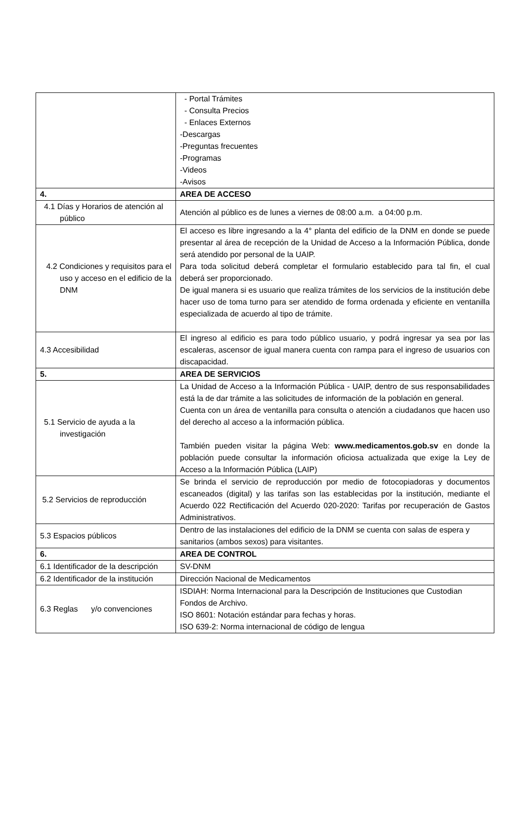| | - Portal Trámites - Consulta Precios - Enlaces Externos -Descargas -Preguntas frecuentes -Programas -Videos -Avisos |
| 4. | AREA DE ACCESO |
| 4.1 Días y Horarios de atención al público | Atención al público es de lunes a viernes de 08:00 a.m. a 04:00 p.m. |
| 4.2 Condiciones y requisitos para el uso y acceso en el edificio de la DNM | El acceso es libre ingresando a la 4° planta del edificio de la DNM en donde se puede presentar al área de recepción de la Unidad de Acceso a la Información Pública, donde será atendido por personal de la UAIP. Para toda solicitud deberá completar el formulario establecido para tal fin, el cual deberá ser proporcionado. De igual manera si es usuario que realiza trámites de los servicios de la institución debe hacer uso de toma turno para ser atendido de forma ordenada y eficiente en ventanilla especializada de acuerdo al tipo de trámite. |
| 4.3 Accesibilidad | El ingreso al edificio es para todo público usuario, y podrá ingresar ya sea por las escaleras, ascensor de igual manera cuenta con rampa para el ingreso de usuarios con discapacidad. |
| 5. | AREA DE SERVICIOS |
| 5.1 Servicio de ayuda a la investigación | La Unidad de Acceso a la Información Pública - UAIP, dentro de sus responsabilidades está la de dar trámite a las solicitudes de información de la población en general. Cuenta con un área de ventanilla para consulta o atención a ciudadanos que hacen uso del derecho al acceso a la información pública. También pueden visitar la página Web: www.medicamentos.gob.sv en donde la población puede consultar la información oficiosa actualizada que exige la Ley de Acceso a la Información Pública (LAIP) |
| 5.2 Servicios de reproducción | Se brinda el servicio de reproducción por medio de fotocopiadoras y documentos escaneados (digital) y las tarifas son las establecidas por la institución, mediante el Acuerdo 022 Rectificación del Acuerdo 020-2020: Tarifas por recuperación de Gastos Administrativos. |
| 5.3 Espacios públicos | Dentro de las instalaciones del edificio de la DNM se cuenta con salas de espera y sanitarios (ambos sexos) para visitantes. |
| 6. | AREA DE CONTROL |
| 6.1 Identificador de la descripción | SV-DNM |
| 6.2 Identificador de la institución | Dirección Nacional de Medicamentos |
| 6.3 Reglas y/o convenciones | ISDIAH: Norma Internacional para la Descripción de Instituciones que Custodian Fondos de Archivo. ISO 8601: Notación estándar para fechas y horas. ISO 639-2: Norma internacional de código de lengua |